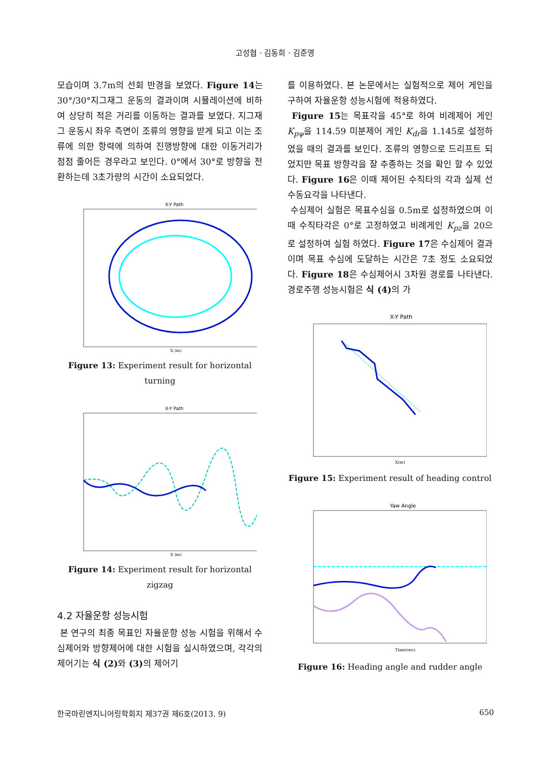고성협 · 김동희 · 김준영
모습이며 3.7m의 선회 반경을 보였다. Figure 14는 30°/30°지그재그 운동의 결과이며 시뮬레이션에 비하여 상당히 적은 거리를 이동하는 결과를 보였다. 지그재그 운동시 좌우 측면이 조류의 영향을 받게 되고 이는 조류에 의한 항력에 의하여 진행방향에 대한 이동거리가 점점 줄어든 경우라고 보인다. 0°에서 30°로 방향을 전환하는데 3초가량의 시간이 소요되었다.
X-Y Path
X (m)
Figure 13: Experiment result for horizontal turning
X-Y Path
X (m)
Figure 14: Experiment result for horizontal zigzag
4.2 자율운항 성능시험
본 연구의 최종 목표인 자율운항 성능 시험을 위해서 수심제어와 방향제어에 대한 시험을 실시하였으며, 각각의 제어기는 식 (2) 와 (3) 의 제어기
를 이용하였다. 본 논문에서는 실험적으로 제어 게인을 구하여 자율운항 성능시험에 적용하였다.
Figure 15는 목표각을 45°로 하여 비례제어 게인 K<sub>pψ</sub>을 114.59 미분제어 게인 K<sub>dr</sub>을 1.145로 설정하였을 때의 결과를 보인다. 조류의 영향으로 드리프트 되었지만 목표 방향각을 잘 추종하는 것을 확인 할 수 있었다. Figure 16은 이때 제어된 수직타의 각과 실제 선수동요각을 나타낸다.
수심제어 실험은 목표수심을 0.5m로 설정하였으며 이때 수직타각은 0°로 고정하였고 비례게인 K<sub>pz</sub>을 20으로 설정하여 실험 하였다. Figure 17은 수심제어 결과이며 목표 수심에 도달하는 시간은 7초 정도 소요되었다. Figure 18은 수심제어시 3차원 경로를 나타낸다. 경로주행 성능시험은 식 (4) 의 가
X-Y Path
X(m)
Figure 15: Experiment result of heading control
Yaw Angle
Time(sec)
Figure 16: Heading angle and rudder angle
한국마린엔지니어링학회지 제37권 제6호(2013. 9) 650